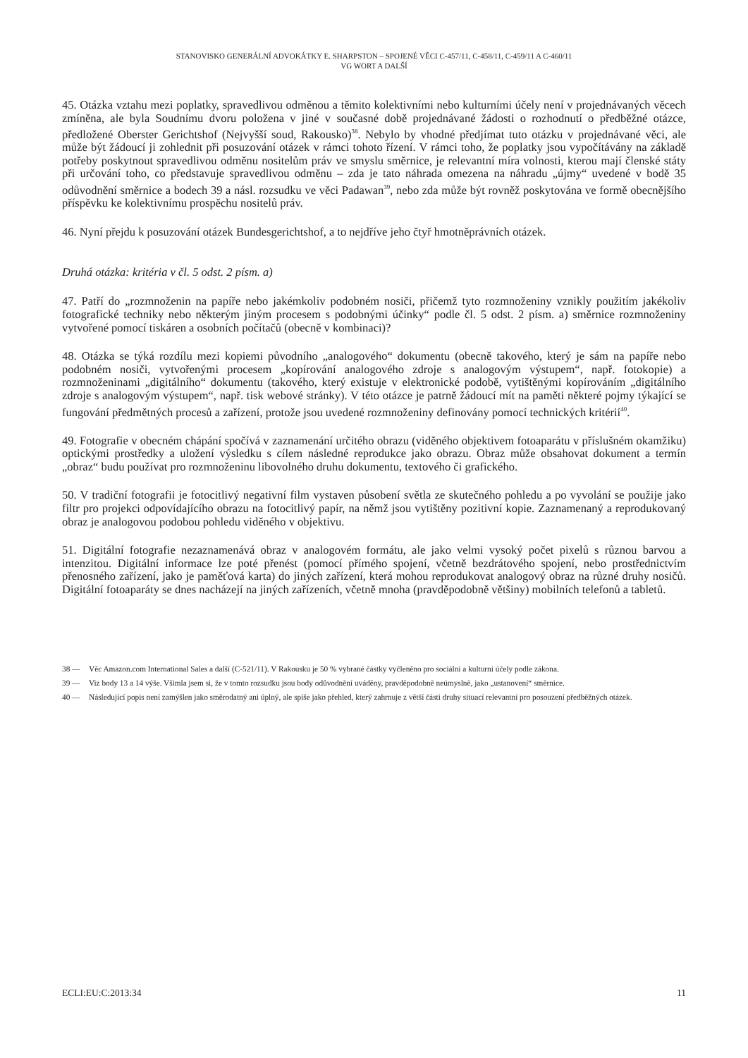STANOVISKO GENERÁLNÍ ADVOKÁTKY E. SHARPSTON – SPOJENÉ VĚCI C-457/11, C-458/11, C-459/11 A C-460/11
VG WORT A DALŠÍ
45. Otázka vztahu mezi poplatky, spravedlivou odměnou a těmito kolektivními nebo kulturními účely není v projednávaných věcech zmíněna, ale byla Soudnímu dvoru položena v jiné v současné době projednávané žádosti o rozhodnutí o předběžné otázce, předložené Oberster Gerichtshof (Nejvyšší soud, Rakousko)<sup>38</sup>. Nebylo by vhodné předjímat tuto otázku v projednávané věci, ale může být žádoucí ji zohlednit při posuzování otázek v rámci tohoto řízení. V rámci toho, že poplatky jsou vypočítávány na základě potřeby poskytnout spravedlivou odměnu nositelům práv ve smyslu směrnice, je relevantní míra volnosti, kterou mají členské státy při určování toho, co představuje spravedlivou odměnu – zda je tato náhrada omezena na náhradu „újmy“ uvedené v bodě 35 odůvodnění směrnice a bodech 39 a násl. rozsudku ve věci Padawan<sup>39</sup>, nebo zda může být rovněž poskytována ve formě obecnějšího příspěvku ke kolektivnímu prospěchu nositelů práv.
46. Nyní přejdu k posuzování otázek Bundesgerichtshof, a to nejdříve jeho čtyř hmotněprávních otázek.
Druhá otázka: kritéria v čl. 5 odst. 2 písm. a)
47. Patří do „rozmnoženin na papíře nebo jakémkoliv podobném nosiči, přičemž tyto rozmnoženiny vznikly použitím jakékoliv fotografické techniky nebo některým jiným procesem s podobnými účinky“ podle čl. 5 odst. 2 písm. a) směrnice rozmnoženiny vytvořené pomocí tiskáren a osobních počítačů (obecně v kombinaci)?
48. Otázka se týká rozdílu mezi kopiemi původního „analogového“ dokumentu (obecně takového, který je sám na papíře nebo podobném nosiči, vytvořenými procesem „kopírování analogového zdroje s analogovým výstupem“, např. fotokopie) a rozmnoženinami „digitálního“ dokumentu (takového, který existuje v elektronické podobě, vytištěnými kopírováním „digitálního zdroje s analogovým výstupem“, např. tisk webové stránky). V této otázce je patrně žádoucí mít na paměti některé pojmy týkající se fungování předmětných procesů a zařízení, protože jsou uvedené rozmnoženiny definovány pomocí technických kritérií<sup>40</sup>.
49. Fotografie v obecném chápání spočívá v zaznamenání určitého obrazu (viděného objektivem fotoaparátu v příslušném okamžiku) optickými prostředky a uložení výsledku s cílem následné reprodukce jako obrazu. Obraz může obsahovat dokument a termín „obraz“ budu používat pro rozmnoženinu libovolného druhu dokumentu, textového či grafického.
50. V tradiční fotografii je fotocitlivý negativní film vystaven působení světla ze skutečného pohledu a po vyvolání se použije jako filtr pro projekci odpovídajícího obrazu na fotocitlivý papír, na němž jsou vytištěny pozitivní kopie. Zaznamenaný a reprodukovaný obraz je analogovou podobou pohledu viděného v objektivu.
51. Digitální fotografie nezaznamenává obraz v analogovém formátu, ale jako velmi vysoký počet pixelů s různou barvou a intenzitou. Digitální informace lze poté přenést (pomocí přímého spojení, včetně bezdrátového spojení, nebo prostřednictvím přenosného zařízení, jako je paměťová karta) do jiných zařízení, která mohou reprodukovat analogový obraz na různé druhy nosičů. Digitální fotoaparáty se dnes nacházejí na jiných zařízeních, včetně mnoha (pravděpodobně většiny) mobilních telefonů a tabletů.
38 — Věc Amazon.com International Sales a další (C-521/11). V Rakousku je 50 % vybrané částky vyčleněno pro sociální a kulturní účely podle zákona.
39 — Viz body 13 a 14 výše. Všimla jsem si, že v tomto rozsudku jsou body odůvodnění uváděny, pravděpodobně neúmyslně, jako „ustanovení“ směrnice.
40 — Následující popis není zamýšlen jako směrodatný ani úplný, ale spíše jako přehled, který zahrnuje z větší části druhy situací relevantní pro posouzení předběžných otázek.
ECLI:EU:C:2013:34 11